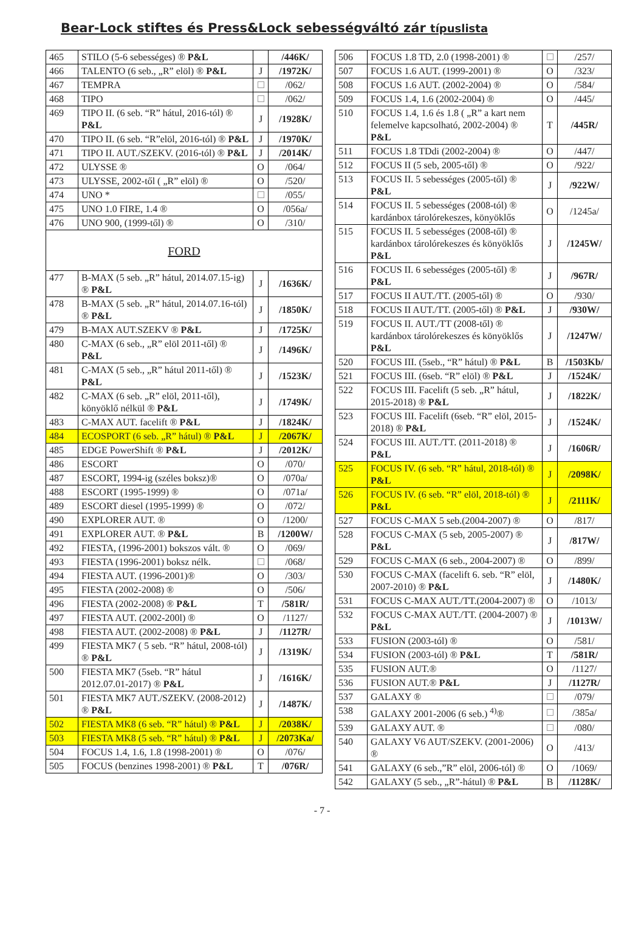Bear-Lock stiftes és Press&Lock sebességváltó zár típuslista
| 465 | STILO (5-6 sebességes) ® P&L | | /446K/ |
| 466 | TALENTO (6 seb., „R” elöl) ® P&L | J | /1972K/ |
| 467 | TEMPRA | | /062/ |
| 468 | TIPO | | /062/ |
| 469 | TIPO II. (6 seb. “R” hátul, 2016-tól) ® P&L | J | /1928K/ |
| 470 | TIPO II. (6 seb. “R”elöl, 2016-tól) ® P&L | J | /1970K/ |
| 471 | TIPO II. AUT./SZEKV. (2016-tól) ® P&L | J | /2014K/ |
| 472 | ULYSSE ® | O | /064/ |
| 473 | ULYSSE, 2002-től ( „R” elöl) ® | O | /520/ |
| 474 | UNO * | | /055/ |
| 475 | UNO 1.0 FIRE, 1.4 ® | O | /056a/ |
| 476 | UNO 900, (1999-től) ® | O | /310/ |
| FORD | | | |
| 477 | B-MAX (5 seb. „R” hátul, 2014.07.15-ig) ® P&L | J | /1636K/ |
| 478 | B-MAX (5 seb. „R” hátul, 2014.07.16-tól) ® P&L | J | /1850K/ |
| 479 | B-MAX AUT.SZEKV ® P&L | J | /1725K/ |
| 480 | C-MAX (6 seb., „R” elöl 2011-től) ® P&L | J | /1496K/ |
| 481 | C-MAX (5 seb., „R” hátul 2011-től) ® P&L | J | /1523K/ |
| 482 | C-MAX (6 seb. „R” elöl, 2011-től), könyöklő nélkül ® P&L | J | /1749K/ |
| 483 | C-MAX AUT. facelift ® P&L | J | /1824K/ |
| 484 | ECOSPORT (6 seb. „R” hátul) ® P&L | J | /2067K/ |
| 485 | EDGE PowerShift ® P&L | J | /2012K/ |
| 486 | ESCORT | O | /070/ |
| 487 | ESCORT, 1994-ig (széles boksz)® | O | /070a/ |
| 488 | ESCORT (1995-1999) ® | O | /071a/ |
| 489 | ESCORT diesel (1995-1999) ® | O | /072/ |
| 490 | EXPLORER AUT. ® | O | /1200/ |
| 491 | EXPLORER AUT. ® P&L | B | /1200W/ |
| 492 | FIESTA, (1996-2001) bokszos vált. ® | O | /069/ |
| 493 | FIESTA (1996-2001) boksz nélk. | | /068/ |
| 494 | FIESTA AUT. (1996-2001)® | O | /303/ |
| 495 | FIESTA (2002-2008) ® | O | /506/ |
| 496 | FIESTA (2002-2008) ® P&L | T | /581R/ |
| 497 | FIESTA AUT. (2002-200l) ® | O | /1127/ |
| 498 | FIESTA AUT. (2002-2008) ® P&L | J | /1127R/ |
| 499 | FIESTA MK7 ( 5 seb. “R” hátul, 2008-tól) ® P&L | J | /1319K/ |
| 500 | FIESTA MK7 (5seb. “R” hátul 2012.07.01-2017) ® P&L | J | /1616K/ |
| 501 | FIESTA MK7 AUT./SZEKV. (2008-2012) ® P&L | J | /1487K/ |
| 502 | FIESTA MK8 (6 seb. “R” hátul) ® P&L | J | /2038K/ |
| 503 | FIESTA MK8 (5 seb. “R” hátul) ® P&L | J | /2073Ka/ |
| 504 | FOCUS 1.4, 1.6, 1.8 (1998-2001) ® | O | /076/ |
| 505 | FOCUS (benzines 1998-2001) ® P&L | T | /076R/ |
| 506 | FOCUS 1.8 TD, 2.0 (1998-2001) ® | | /257/ |
| 507 | FOCUS 1.6 AUT. (1999-2001) ® | O | /323/ |
| 508 | FOCUS 1.6 AUT. (2002-2004) ® | O | /584/ |
| 509 | FOCUS 1.4, 1.6 (2002-2004) ® | O | /445/ |
| 510 | FOCUS 1.4, 1.6 és 1.8 ( „R” a kart nem felemelve kapcsolható, 2002-2004) ® P&L | T | /445R/ |
| 511 | FOCUS 1.8 TDdi (2002-2004) ® | O | /447/ |
| 512 | FOCUS II (5 seb, 2005-től) ® | O | /922/ |
| 513 | FOCUS II. 5 sebességes (2005-től) ® P&L | J | /922W/ |
| 514 | FOCUS II. 5 sebességes (2008-tól) ® kardánbox tárolórekeszes, könyöklős | O | /1245a/ |
| 515 | FOCUS II. 5 sebességes (2008-től) ® kardánbox tárolórekeszes és könyöklős P&L | J | /1245W/ |
| 516 | FOCUS II. 6 sebességes (2005-től) ® P&L | J | /967R/ |
| 517 | FOCUS II AUT./TT. (2005-től) ® | O | /930/ |
| 518 | FOCUS II AUT./TT. (2005-től) ® P&L | J | /930W/ |
| 519 | FOCUS II. AUT./TT (2008-től) ® kardánbox tárolórekeszes és könyöklős P&L | J | /1247W/ |
| 520 | FOCUS III. (5seb., “R” hátul) ® P&L | B | /1503Kb/ |
| 521 | FOCUS III. (6seb. “R” elöl) ® P&L | J | /1524K/ |
| 522 | FOCUS III. Facelift (5 seb. „R” hátul, 2015-2018) ® P&L | J | /1822K/ |
| 523 | FOCUS III. Facelift (6seb. “R” elöl, 2015-2018) ® P&L | J | /1524K/ |
| 524 | FOCUS III. AUT./TT. (2011-2018) ® P&L | J | /1606R/ |
| 525 | FOCUS IV. (6 seb. “R” hátul, 2018-tól) ® P&L | J | /2098K/ |
| 526 | FOCUS IV. (6 seb. “R” elöl, 2018-tól) ® P&L | J | /2111K/ |
| 527 | FOCUS C-MAX 5 seb.(2004-2007) ® | O | /817/ |
| 528 | FOCUS C-MAX (5 seb, 2005-2007) ® P&L | J | /817W/ |
| 529 | FOCUS C-MAX (6 seb., 2004-2007) ® | O | /899/ |
| 530 | FOCUS C-MAX (facelift 6. seb. “R” elöl, 2007-2010) ® P&L | J | /1480K/ |
| 531 | FOCUS C-MAX AUT./TT.(2004-2007) ® | O | /1013/ |
| 532 | FOCUS C-MAX AUT./TT. (2004-2007) ® P&L | J | /1013W/ |
| 533 | FUSION (2003-tól) ® | O | /581/ |
| 534 | FUSION (2003-tól) ® P&L | T | /581R/ |
| 535 | FUSION AUT.® | O | /1127/ |
| 536 | FUSION AUT.® P&L | J | /1127R/ |
| 537 | GALAXY ® | | /079/ |
| 538 | GALAXY 2001-2006 (6 seb.) <sup>4)</sup>® | | /385a/ |
| 539 | GALAXY AUT. ® | | /080/ |
| 540 | GALAXY V6 AUT/SZEKV. (2001-2006) ® | O | /413/ |
| 541 | GALAXY (6 seb.,”R” elöl, 2006-tól) ® | O | /1069/ |
| 542 | GALAXY (5 seb., „R”-hátul) ® P&L | B | /1128K/ |
- 7 -